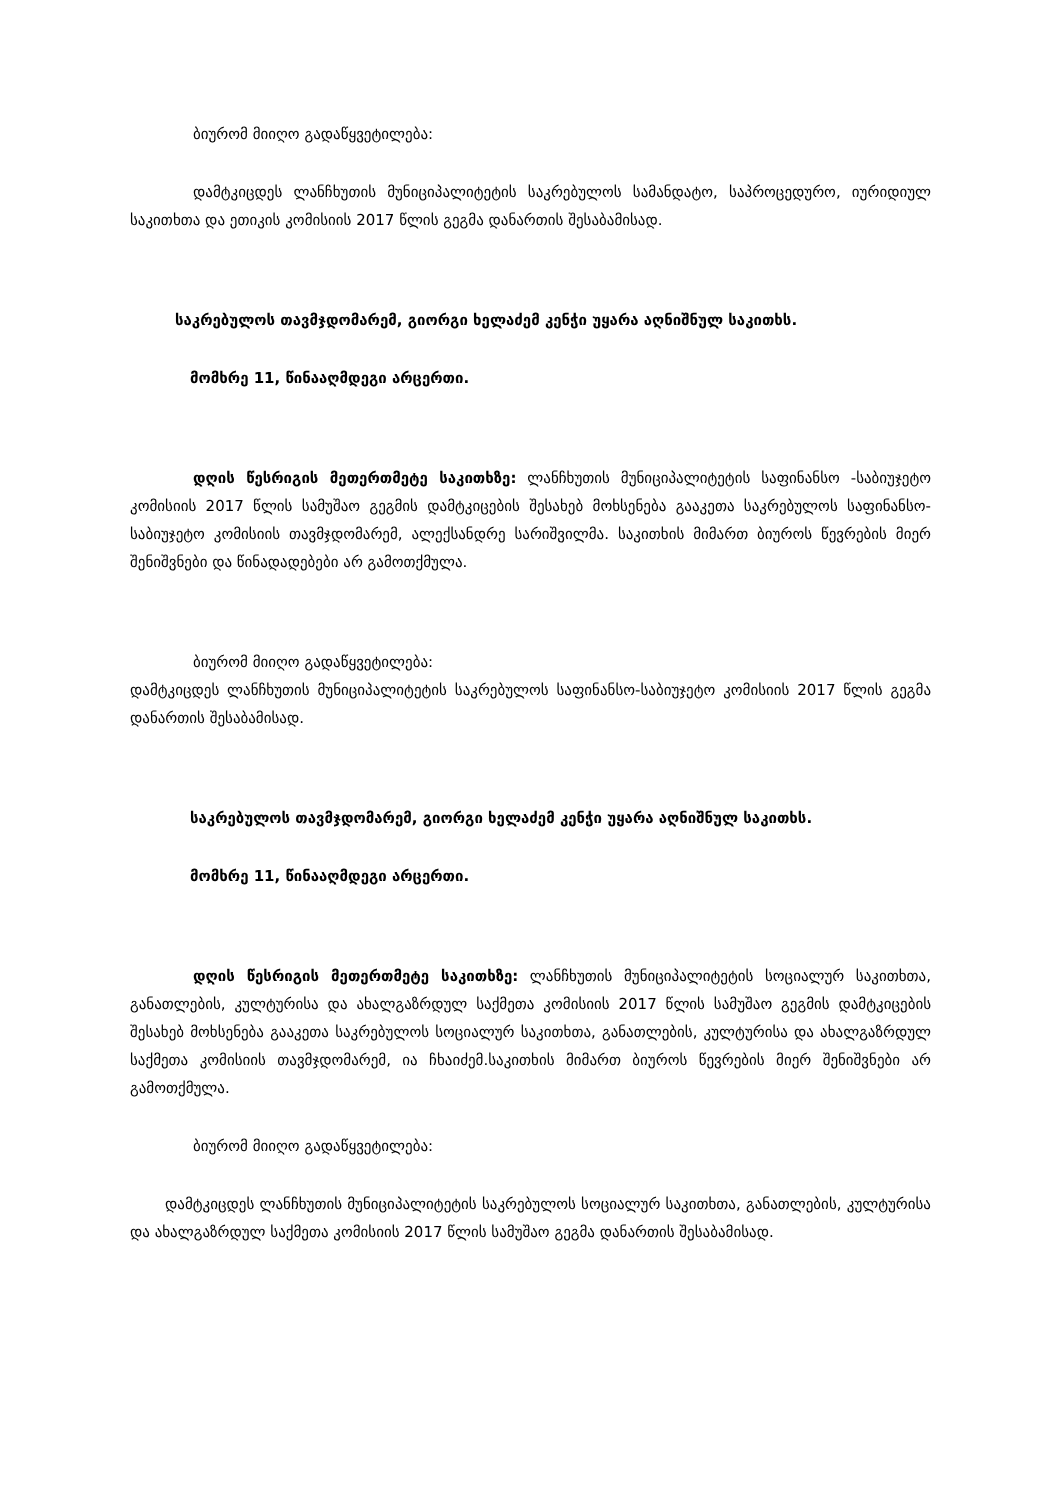ბიურომ მიიღო გადაწყვეტილება:
დამტკიცდეს ლანჩხუთის მუნიციპალიტეტის საკრებულოს სამანდატო, საპროცედურო, იურიდიულ საკითხთა და ეთიკის კომისიის 2017 წლის გეგმა დანართის შესაბამისად.
საკრებულოს თავმჯდომარემ, გიორგი ხელაძემ კენჭი უყარა აღნიშნულ საკითხს.
მომხრე 11, წინააღმდეგი არცერთი.
დღის წესრიგის მეთერთმეტე საკითხზე: ლანჩხუთის მუნიციპალიტეტის საფინანსო -საბიუჯეტო კომისიის 2017 წლის სამუშაო გეგმის დამტკიცების შესახებ მოხსენება გააკეთა საკრებულოს საფინანსო-საბიუჯეტო კომისიის თავმჯდომარემ, ალექსანდრე სარიშვილმა. საკითხის მიმართ ბიუროს წევრების მიერ შენიშვნები და წინადადებები არ გამოთქმულა.
ბიურომ მიიღო გადაწყვეტილება:
დამტკიცდეს ლანჩხუთის მუნიციპალიტეტის საკრებულოს საფინანსო-საბიუჯეტო კომისიის 2017 წლის გეგმა დანართის შესაბამისად.
საკრებულოს თავმჯდომარემ, გიორგი ხელაძემ კენჭი უყარა აღნიშნულ საკითხს.
მომხრე 11, წინააღმდეგი არცერთი.
დღის წესრიგის მეთერთმეტე საკითხზე: ლანჩხუთის მუნიციპალიტეტის სოციალურ საკითხთა, განათლების, კულტურისა და ახალგაზრდულ საქმეთა კომისიის 2017 წლის სამუშაო გეგმის დამტკიცების შესახებ მოხსენება გააკეთა საკრებულოს სოციალურ საკითხთა, განათლების, კულტურისა და ახალგაზრდულ საქმეთა კომისიის თავმჯდომარემ, ია ჩხაიძემ.საკითხის მიმართ ბიუროს წევრების მიერ შენიშვნები არ გამოთქმულა.
ბიურომ მიიღო გადაწყვეტილება:
დამტკიცდეს ლანჩხუთის მუნიციპალიტეტის საკრებულოს სოციალურ საკითხთა, განათლების, კულტურისა და ახალგაზრდულ საქმეთა კომისიის 2017 წლის სამუშაო გეგმა დანართის შესაბამისად.